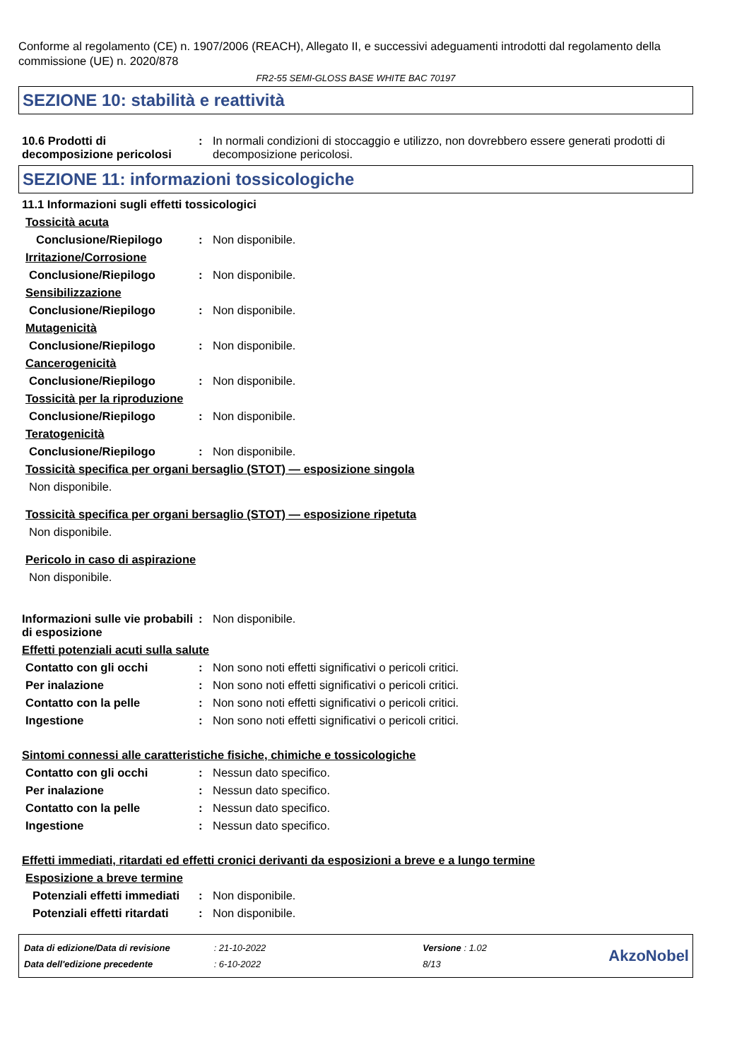Conforme al regolamento (CE) n. 1907/2006 (REACH), Allegato II, e successivi adeguamenti introdotti dal regolamento della commissione (UE) n. 2020/878
FR2-55 SEMI-GLOSS BASE WHITE BAC 70197
SEZIONE 10: stabilità e reattività
10.6 Prodotti di decomposizione pericolosi
: In normali condizioni di stoccaggio e utilizzo, non dovrebbero essere generati prodotti di decomposizione pericolosi.
SEZIONE 11: informazioni tossicologiche
11.1 Informazioni sugli effetti tossicologici
Tossicità acuta
Conclusione/Riepilogo : Non disponibile.
Irritazione/Corrosione
Conclusione/Riepilogo : Non disponibile.
Sensibilizzazione
Conclusione/Riepilogo : Non disponibile.
Mutagenicità
Conclusione/Riepilogo : Non disponibile.
Cancerogenicità
Conclusione/Riepilogo : Non disponibile.
Tossicità per la riproduzione
Conclusione/Riepilogo : Non disponibile.
Teratogenicità
Conclusione/Riepilogo : Non disponibile.
Tossicità specifica per organi bersaglio (STOT) — esposizione singola
Non disponibile.
Tossicità specifica per organi bersaglio (STOT) — esposizione ripetuta
Non disponibile.
Pericolo in caso di aspirazione
Non disponibile.
Informazioni sulle vie probabili di esposizione
: Non disponibile.
Effetti potenziali acuti sulla salute
Contatto con gli occhi : Non sono noti effetti significativi o pericoli critici.
Per inalazione : Non sono noti effetti significativi o pericoli critici.
Contatto con la pelle : Non sono noti effetti significativi o pericoli critici.
Ingestione : Non sono noti effetti significativi o pericoli critici.
Sintomi connessi alle caratteristiche fisiche, chimiche e tossicologiche
Contatto con gli occhi : Nessun dato specifico.
Per inalazione : Nessun dato specifico.
Contatto con la pelle : Nessun dato specifico.
Ingestione : Nessun dato specifico.
Effetti immediati, ritardati ed effetti cronici derivanti da esposizioni a breve e a lungo termine
Esposizione a breve termine
Potenziali effetti immediati
: Non disponibile.
Potenziali effetti ritardati
: Non disponibile.
| Data di edizione/Data di revisione | : 21-10-2022 | Versione : 1.02 |
| Data dell'edizione precedente | : 6-10-2022 | 8/13 |
AkzoNobel